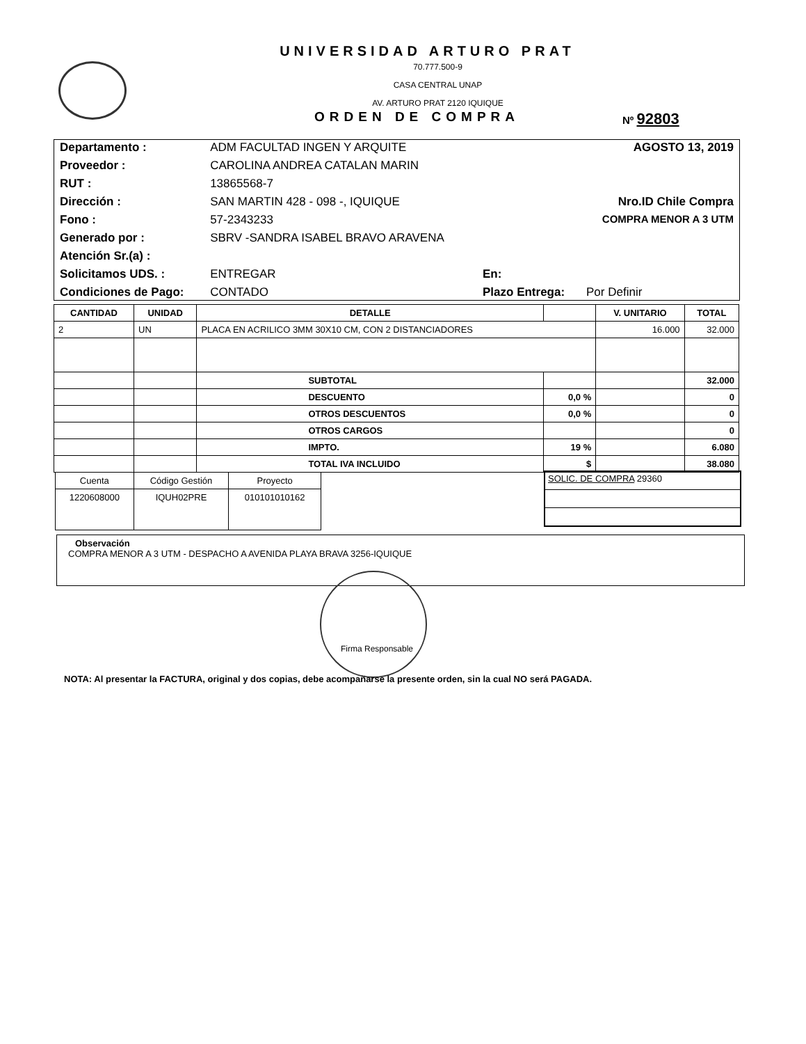UNIVERSIDAD ARTURO PRAT
70.777.500-9
CASA CENTRAL UNAP
AV. ARTURO PRAT 2120 IQUIQUE
ORDEN DE COMPRA
Nº 92803
| Departamento : | ADM FACULTAD INGEN Y ARQUITE | | AGOSTO 13, 2019 |
| Proveedor : | CAROLINA ANDREA CATALAN MARIN | | |
| RUT : | 13865568-7 | | |
| Dirección : | SAN MARTIN 428 - 098 -, IQUIQUE | | Nro.ID Chile Compra |
| Fono : | 57-2343233 | | COMPRA MENOR A 3 UTM |
| Generado por : | SBRV -SANDRA ISABEL BRAVO ARAVENA | | |
| Atención Sr.(a) : | | | |
| Solicitamos UDS. : | ENTREGAR | En: | |
| Condiciones de Pago: | CONTADO | Plazo Entrega: | Por Definir |
| CANTIDAD | UNIDAD | DETALLE | | V. UNITARIO | TOTAL |
| --- | --- | --- | --- | --- | --- |
| 2 | UN | PLACA EN ACRILICO 3MM 30X10 CM, CON 2 DISTANCIADORES | | 16.000 | 32.000 |
| | | SUBTOTAL | | | 32.000 |
| | | DESCUENTO | 0,0 % | | 0 |
| | | OTROS DESCUENTOS | 0,0 % | | 0 |
| | | OTROS CARGOS | | | 0 |
| | | IMPTO. | 19 % | | 6.080 |
| | | TOTAL IVA INCLUIDO | $ | | 38.080 |
| Cuenta | Código Gestión | Proyecto |
| --- | --- | --- |
| 1220608000 | IQUH02PRE | 010101010162 |
SOLIC. DE COMPRA 29360
Observación
COMPRA MENOR A 3 UTM - DESPACHO A AVENIDA PLAYA BRAVA 3256-IQUIQUE
Firma Responsable
NOTA: Al presentar la FACTURA, original y dos copias, debe acompañarse la presente orden, sin la cual NO será PAGADA.